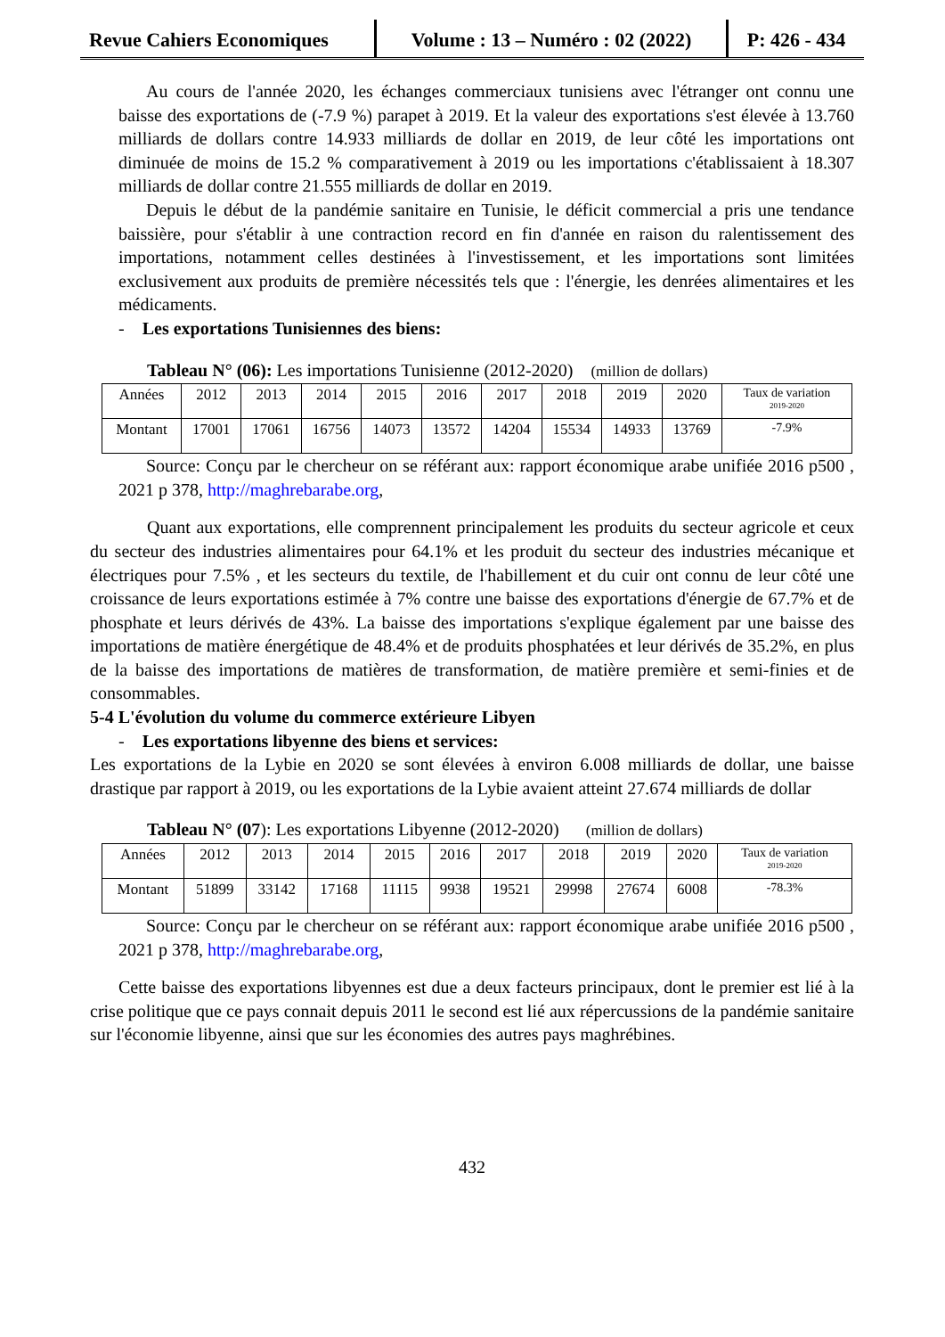Revue Cahiers Economiques
Volume : 13 – Numéro : 02 (2022)
P: 426 - 434
Au cours de l'année 2020, les échanges commerciaux tunisiens avec l'étranger ont connu une baisse des exportations de (-7.9 %) parapet à 2019. Et la valeur des exportations s'est élevée à 13.760 milliards de dollars contre 14.933 milliards de dollar en 2019, de leur côté les importations ont diminuée de moins de 15.2 % comparativement à 2019 ou les importations c'établissaient à 18.307 milliards de dollar contre 21.555 milliards de dollar en 2019.
Depuis le début de la pandémie sanitaire en Tunisie, le déficit commercial a pris une tendance baissière, pour s'établir à une contraction record en fin d'année en raison du ralentissement des importations, notamment celles destinées à l'investissement, et les importations sont limitées exclusivement aux produits de première nécessités tels que : l'énergie, les denrées alimentaires et les médicaments.
- Les exportations Tunisiennes des biens:
Tableau N° (06): Les importations Tunisienne (2012-2020) (million de dollars)
| Années | 2012 | 2013 | 2014 | 2015 | 2016 | 2017 | 2018 | 2019 | 2020 | Taux de variation 2019-2020 |
| Montant | 17001 | 17061 | 16756 | 14073 | 13572 | 14204 | 15534 | 14933 | 13769 | -7.9% |
Source: Conçu par le chercheur on se référant aux: rapport économique arabe unifiée 2016 p500 , 2021 p 378, http://maghrebarabe.org,
Quant aux exportations, elle comprennent principalement les produits du secteur agricole et ceux du secteur des industries alimentaires pour 64.1% et les produit du secteur des industries mécanique et électriques pour 7.5% , et les secteurs du textile, de l'habillement et du cuir ont connu de leur côté une croissance de leurs exportations estimée à 7% contre une baisse des exportations d'énergie de 67.7% et de phosphate et leurs dérivés de 43%. La baisse des importations s'explique également par une baisse des importations de matière énergétique de 48.4% et de produits phosphatées et leur dérivés de 35.2%, en plus de la baisse des importations de matières de transformation, de matière première et semi-finies et de consommables.
5-4 L'évolution du volume du commerce extérieure Libyen
- Les exportations libyenne des biens et services:
Les exportations de la Lybie en 2020 se sont élevées à environ 6.008 milliards de dollar, une baisse drastique par rapport à 2019, ou les exportations de la Lybie avaient atteint 27.674 milliards de dollar
Tableau N° (07): Les exportations Libyenne (2012-2020) (million de dollars)
| Années | 2012 | 2013 | 2014 | 2015 | 2016 | 2017 | 2018 | 2019 | 2020 | Taux de variation 2019-2020 |
| Montant | 51899 | 33142 | 17168 | 11115 | 9938 | 19521 | 29998 | 27674 | 6008 | -78.3% |
Source: Conçu par le chercheur on se référant aux: rapport économique arabe unifiée 2016 p500 , 2021 p 378, http://maghrebarabe.org,
Cette baisse des exportations libyennes est due a deux facteurs principaux, dont le premier est lié à la crise politique que ce pays connait depuis 2011 le second est lié aux répercussions de la pandémie sanitaire sur l'économie libyenne, ainsi que sur les économies des autres pays maghrébines.
432